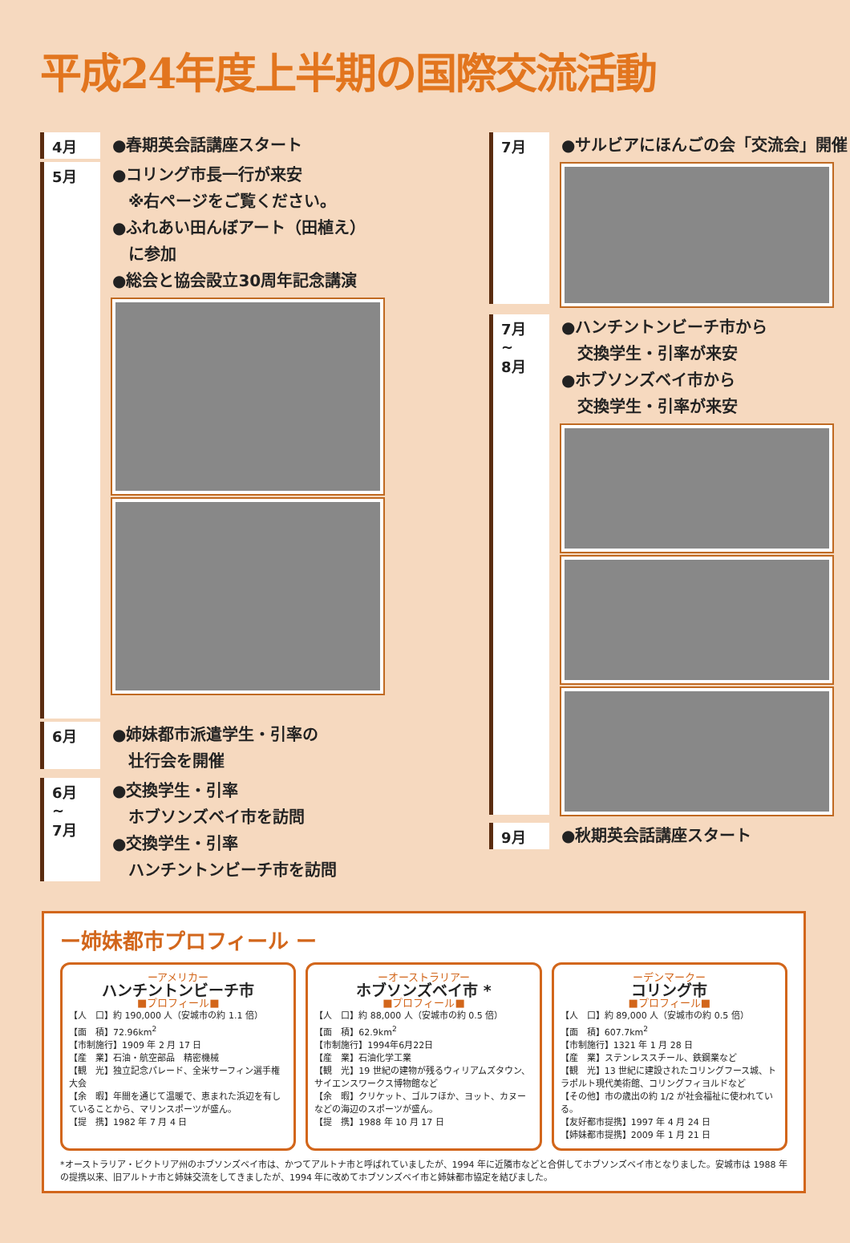平成24年度上半期の国際交流活動
4月
●春期英会話講座スタート
5月
●コリング市長一行が来安
　※右ページをご覧ください。
●ふれあい田んぼアート（田植え）
　に参加
●総会と協会設立30周年記念講演
6月
●姉妹都市派遣学生・引率の
　壮行会を開催
6月
~
7月
●交換学生・引率
　ホブソンズベイ市を訪問
●交換学生・引率
　ハンチントンビーチ市を訪問
7月
●サルビアにほんごの会「交流会」開催
7月
~
8月
●ハンチントンビーチ市から
　交換学生・引率が来安
●ホブソンズベイ市から
　交換学生・引率が来安
9月
●秋期英会話講座スタート
ー姉妹都市プロフィール ー
ーアメリカー
ハンチントンビーチ市
■プロフィール■
【人　口】約 190,000 人（安城市の約 1.1 倍）
【面　積】72.96km<sup>2</sup>
【市制施行】1909 年 2 月 17 日
【産　業】石油・航空部品　精密機械
【観　光】独立記念パレード、全米サーフィン選手権大会
【余　暇】年間を通じて温暖で、恵まれた浜辺を有していることから、マリンスポーツが盛ん。
【提　携】1982 年 7 月 4 日
ーオーストラリアー
ホブソンズベイ市 *
■プロフィール■
【人　口】約 88,000 人（安城市の約 0.5 倍）
【面　積】62.9km<sup>2</sup>
【市制施行】1994年6月22日
【産　業】石油化学工業
【観　光】19 世紀の建物が残るウィリアムズタウン、サイエンスワークス博物館など
【余　暇】クリケット、ゴルフほか、ヨット、カヌーなどの海辺のスポーツが盛ん。
【提　携】1988 年 10 月 17 日
ーデンマークー
コリング市
■プロフィール■
【人　口】約 89,000 人（安城市の約 0.5 倍）
【面　積】607.7km<sup>2</sup>
【市制施行】1321 年 1 月 28 日
【産　業】ステンレススチール、鉄鋼業など
【観　光】13 世紀に建設されたコリングフース城、トラポルト現代美術館、コリングフィヨルドなど
【その他】市の歳出の約 1/2 が社会福祉に使われている。
【友好都市提携】1997 年 4 月 24 日
【姉妹都市提携】2009 年 1 月 21 日
*オーストラリア・ビクトリア州のホブソンズベイ市は、かつてアルトナ市と呼ばれていましたが、1994 年に近隣市などと合併してホブソンズベイ市となりました。安城市は 1988 年の提携以来、旧アルトナ市と姉妹交流をしてきましたが、1994 年に改めてホブソンズベイ市と姉妹都市協定を結びました。